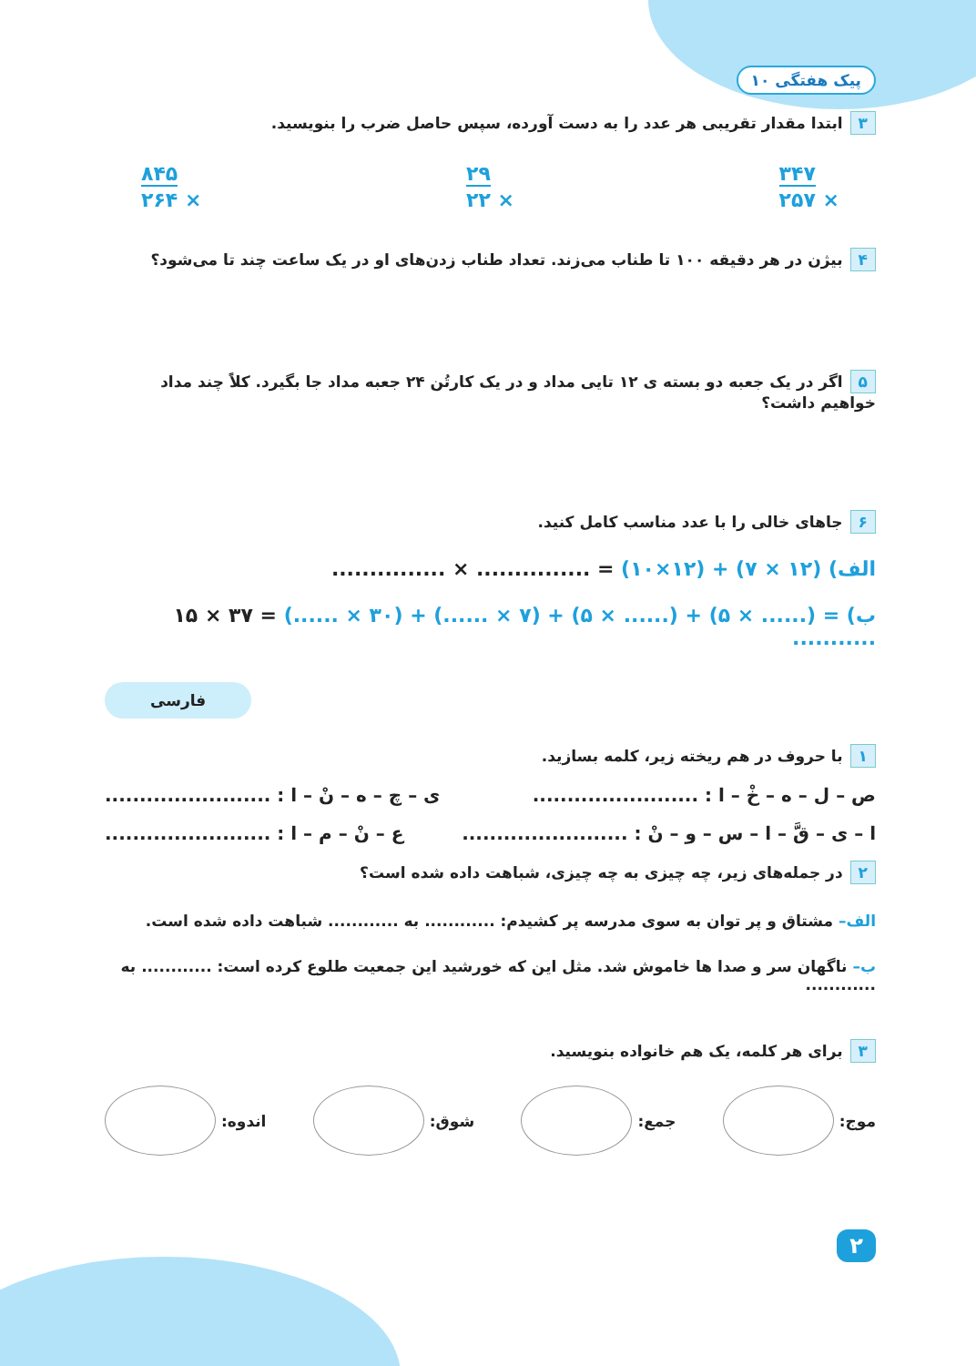پیک هفتگی ۱۰
۳ ابتدا مقدار تقریبی هر عدد را به دست آورده، سپس حاصل ضرب را بنویسید.
۳۴۷
× ۲۵۷
۲۹
× ۲۲
۸۴۵
× ۲۶۴
۴ بیژن در هر دقیقه ۱۰۰ تا طناب می‌زند. تعداد طناب زدن‌های او در یک ساعت چند تا می‌شود؟
۵ اگر در یک جعبه دو بسته ی ۱۲ تایی مداد و در یک کارتُن ۲۴ جعبه مداد جا بگیرد. کلاً چند مداد خواهیم داشت؟
۶ جاهای خالی را با عدد مناسب کامل کنید.
الف) ............... × ............... = (۱۰×۱۲) + (۷ × ۱۲)
ب) ۱۵ × ۳۷ = (...... × ۳۰) + (...... × ۷) + (۵ × ......) + (۵ × ......) = ...........
فارسی
۱ با حروف در هم ریخته زیر، کلمه بسازید.
ص – ل – ه – خْ – ا : ........................ ی – چ – ه – نْ – ا : ........................
ا – ی – قَّ – ا – س – و – نْ : ........................ ع – نْ – م – ا : ........................
۲ در جمله‌های زیر، چه چیزی به چه چیزی، شباهت داده شده است؟
الف– مشتاق و پر توان به سوی مدرسه پر کشیدم: ............ به ............ شباهت داده شده است.
ب– ناگهان سر و صدا ها خاموش شد. مثل این که خورشید این جمعیت طلوع کرده است: ............ به ............
۳ برای هر کلمه، یک هم خانواده بنویسید.
موج: جمع: شوق: اندوه:
۲